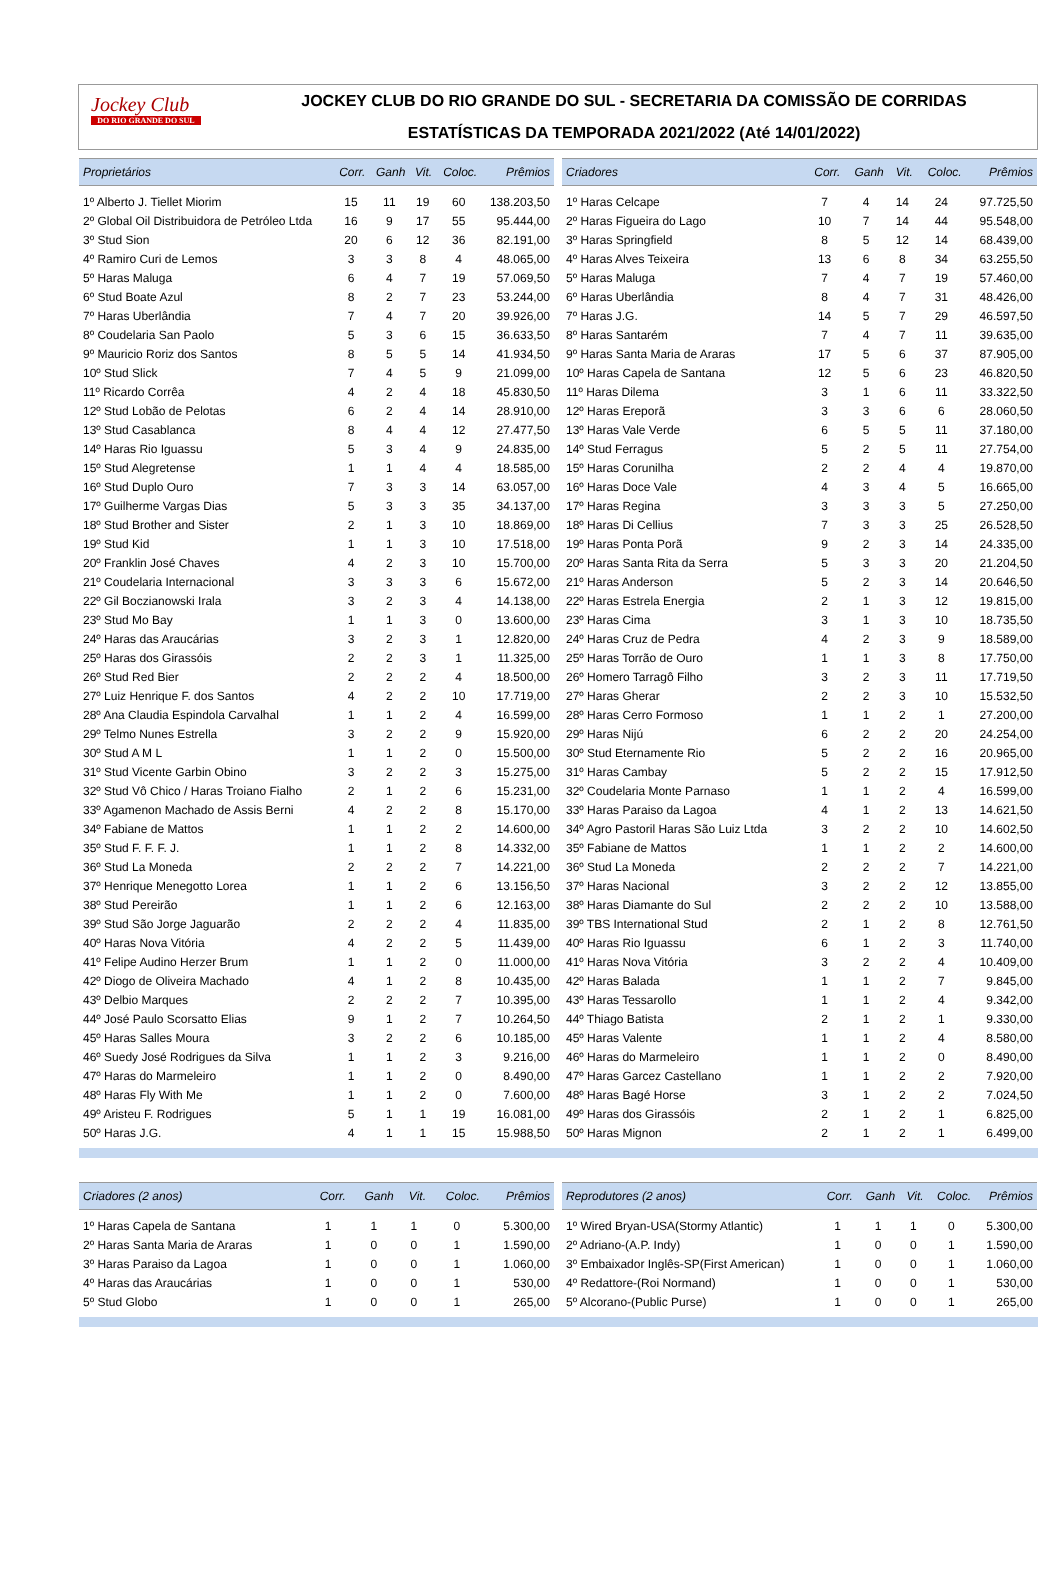Jockey Club
DO RIO GRANDE DO SUL
JOCKEY CLUB DO RIO GRANDE DO SUL - SECRETARIA DA COMISSÃO DE CORRIDAS
ESTATÍSTICAS DA TEMPORADA 2021/2022 (Até 14/01/2022)
| Proprietários | Corr. | Ganh | Vit. | Coloc. | Prêmios |
| --- | --- | --- | --- | --- | --- |
| 1º Alberto J. Tiellet Miorim | 15 | 11 | 19 | 60 | 138.203,50 |
| 2º Global Oil Distribuidora de Petróleo Ltda | 16 | 9 | 17 | 55 | 95.444,00 |
| 3º Stud Sion | 20 | 6 | 12 | 36 | 82.191,00 |
| 4º Ramiro Curi de Lemos | 3 | 3 | 8 | 4 | 48.065,00 |
| 5º Haras Maluga | 6 | 4 | 7 | 19 | 57.069,50 |
| 6º Stud Boate Azul | 8 | 2 | 7 | 23 | 53.244,00 |
| 7º Haras Uberlândia | 7 | 4 | 7 | 20 | 39.926,00 |
| 8º Coudelaria San Paolo | 5 | 3 | 6 | 15 | 36.633,50 |
| 9º Mauricio Roriz dos Santos | 8 | 5 | 5 | 14 | 41.934,50 |
| 10º Stud Slick | 7 | 4 | 5 | 9 | 21.099,00 |
| 11º Ricardo Corrêa | 4 | 2 | 4 | 18 | 45.830,50 |
| 12º Stud Lobão de Pelotas | 6 | 2 | 4 | 14 | 28.910,00 |
| 13º Stud Casablanca | 8 | 4 | 4 | 12 | 27.477,50 |
| 14º Haras Rio Iguassu | 5 | 3 | 4 | 9 | 24.835,00 |
| 15º Stud Alegretense | 1 | 1 | 4 | 4 | 18.585,00 |
| 16º Stud Duplo Ouro | 7 | 3 | 3 | 14 | 63.057,00 |
| 17º Guilherme Vargas Dias | 5 | 3 | 3 | 35 | 34.137,00 |
| 18º Stud Brother and Sister | 2 | 1 | 3 | 10 | 18.869,00 |
| 19º Stud Kid | 1 | 1 | 3 | 10 | 17.518,00 |
| 20º Franklin José Chaves | 4 | 2 | 3 | 10 | 15.700,00 |
| 21º Coudelaria Internacional | 3 | 3 | 3 | 6 | 15.672,00 |
| 22º Gil Boczianowski Irala | 3 | 2 | 3 | 4 | 14.138,00 |
| 23º Stud Mo Bay | 1 | 1 | 3 | 0 | 13.600,00 |
| 24º Haras das Araucárias | 3 | 2 | 3 | 1 | 12.820,00 |
| 25º Haras dos Girassóis | 2 | 2 | 3 | 1 | 11.325,00 |
| 26º Stud Red Bier | 2 | 2 | 2 | 4 | 18.500,00 |
| 27º Luiz Henrique F. dos Santos | 4 | 2 | 2 | 10 | 17.719,00 |
| 28º Ana Claudia Espindola Carvalhal | 1 | 1 | 2 | 4 | 16.599,00 |
| 29º Telmo Nunes Estrella | 3 | 2 | 2 | 9 | 15.920,00 |
| 30º Stud A M L | 1 | 1 | 2 | 0 | 15.500,00 |
| 31º Stud Vicente Garbin Obino | 3 | 2 | 2 | 3 | 15.275,00 |
| 32º Stud Vô Chico / Haras Troiano Fialho | 2 | 1 | 2 | 6 | 15.231,00 |
| 33º Agamenon Machado de Assis Berni | 4 | 2 | 2 | 8 | 15.170,00 |
| 34º Fabiane de Mattos | 1 | 1 | 2 | 2 | 14.600,00 |
| 35º Stud F. F. F. J. | 1 | 1 | 2 | 8 | 14.332,00 |
| 36º Stud La Moneda | 2 | 2 | 2 | 7 | 14.221,00 |
| 37º Henrique Menegotto Lorea | 1 | 1 | 2 | 6 | 13.156,50 |
| 38º Stud Pereirão | 1 | 1 | 2 | 6 | 12.163,00 |
| 39º Stud São Jorge Jaguarão | 2 | 2 | 2 | 4 | 11.835,00 |
| 40º Haras Nova Vitória | 4 | 2 | 2 | 5 | 11.439,00 |
| 41º Felipe Audino Herzer Brum | 1 | 1 | 2 | 0 | 11.000,00 |
| 42º Diogo de Oliveira Machado | 4 | 1 | 2 | 8 | 10.435,00 |
| 43º Delbio Marques | 2 | 2 | 2 | 7 | 10.395,00 |
| 44º José Paulo Scorsatto Elias | 9 | 1 | 2 | 7 | 10.264,50 |
| 45º Haras Salles Moura | 3 | 2 | 2 | 6 | 10.185,00 |
| 46º Suedy José Rodrigues da Silva | 1 | 1 | 2 | 3 | 9.216,00 |
| 47º Haras do Marmeleiro | 1 | 1 | 2 | 0 | 8.490,00 |
| 48º Haras Fly With Me | 1 | 1 | 2 | 0 | 7.600,00 |
| 49º Aristeu F. Rodrigues | 5 | 1 | 1 | 19 | 16.081,00 |
| 50º Haras J.G. | 4 | 1 | 1 | 15 | 15.988,50 |
| Criadores | Corr. | Ganh | Vit. | Coloc. | Prêmios |
| --- | --- | --- | --- | --- | --- |
| 1º Haras Celcape | 7 | 4 | 14 | 24 | 97.725,50 |
| 2º Haras Figueira do Lago | 10 | 7 | 14 | 44 | 95.548,00 |
| 3º Haras Springfield | 8 | 5 | 12 | 14 | 68.439,00 |
| 4º Haras Alves Teixeira | 13 | 6 | 8 | 34 | 63.255,50 |
| 5º Haras Maluga | 7 | 4 | 7 | 19 | 57.460,00 |
| 6º Haras Uberlândia | 8 | 4 | 7 | 31 | 48.426,00 |
| 7º Haras J.G. | 14 | 5 | 7 | 29 | 46.597,50 |
| 8º Haras Santarém | 7 | 4 | 7 | 11 | 39.635,00 |
| 9º Haras Santa Maria de Araras | 17 | 5 | 6 | 37 | 87.905,00 |
| 10º Haras Capela de Santana | 12 | 5 | 6 | 23 | 46.820,50 |
| 11º Haras Dilema | 3 | 1 | 6 | 11 | 33.322,50 |
| 12º Haras Ereporã | 3 | 3 | 6 | 6 | 28.060,50 |
| 13º Haras Vale Verde | 6 | 5 | 5 | 11 | 37.180,00 |
| 14º Stud Ferragus | 5 | 2 | 5 | 11 | 27.754,00 |
| 15º Haras Corunilha | 2 | 2 | 4 | 4 | 19.870,00 |
| 16º Haras Doce Vale | 4 | 3 | 4 | 5 | 16.665,00 |
| 17º Haras Regina | 3 | 3 | 3 | 5 | 27.250,00 |
| 18º Haras Di Cellius | 7 | 3 | 3 | 25 | 26.528,50 |
| 19º Haras Ponta Porã | 9 | 2 | 3 | 14 | 24.335,00 |
| 20º Haras Santa Rita da Serra | 5 | 3 | 3 | 20 | 21.204,50 |
| 21º Haras Anderson | 5 | 2 | 3 | 14 | 20.646,50 |
| 22º Haras Estrela Energia | 2 | 1 | 3 | 12 | 19.815,00 |
| 23º Haras Cima | 3 | 1 | 3 | 10 | 18.735,50 |
| 24º Haras Cruz de Pedra | 4 | 2 | 3 | 9 | 18.589,00 |
| 25º Haras Torrão de Ouro | 1 | 1 | 3 | 8 | 17.750,00 |
| 26º Homero Tarragô Filho | 3 | 2 | 3 | 11 | 17.719,50 |
| 27º Haras Gherar | 2 | 2 | 3 | 10 | 15.532,50 |
| 28º Haras Cerro Formoso | 1 | 1 | 2 | 1 | 27.200,00 |
| 29º Haras Nijú | 6 | 2 | 2 | 20 | 24.254,00 |
| 30º Stud Eternamente Rio | 5 | 2 | 2 | 16 | 20.965,00 |
| 31º Haras Cambay | 5 | 2 | 2 | 15 | 17.912,50 |
| 32º Coudelaria Monte Parnaso | 1 | 1 | 2 | 4 | 16.599,00 |
| 33º Haras Paraiso da Lagoa | 4 | 1 | 2 | 13 | 14.621,50 |
| 34º Agro Pastoril Haras São Luiz Ltda | 3 | 2 | 2 | 10 | 14.602,50 |
| 35º Fabiane de Mattos | 1 | 1 | 2 | 2 | 14.600,00 |
| 36º Stud La Moneda | 2 | 2 | 2 | 7 | 14.221,00 |
| 37º Haras Nacional | 3 | 2 | 2 | 12 | 13.855,00 |
| 38º Haras Diamante do Sul | 2 | 2 | 2 | 10 | 13.588,00 |
| 39º TBS International Stud | 2 | 1 | 2 | 8 | 12.761,50 |
| 40º Haras Rio Iguassu | 6 | 1 | 2 | 3 | 11.740,00 |
| 41º Haras Nova Vitória | 3 | 2 | 2 | 4 | 10.409,00 |
| 42º Haras Balada | 1 | 1 | 2 | 7 | 9.845,00 |
| 43º Haras Tessarollo | 1 | 1 | 2 | 4 | 9.342,00 |
| 44º Thiago Batista | 2 | 1 | 2 | 1 | 9.330,00 |
| 45º Haras Valente | 1 | 1 | 2 | 4 | 8.580,00 |
| 46º Haras do Marmeleiro | 1 | 1 | 2 | 0 | 8.490,00 |
| 47º Haras Garcez Castellano | 1 | 1 | 2 | 2 | 7.920,00 |
| 48º Haras Bagé Horse | 3 | 1 | 2 | 2 | 7.024,50 |
| 49º Haras dos Girassóis | 2 | 1 | 2 | 1 | 6.825,00 |
| 50º Haras Mignon | 2 | 1 | 2 | 1 | 6.499,00 |
| Criadores (2 anos) | Corr. | Ganh | Vit. | Coloc. | Prêmios |
| --- | --- | --- | --- | --- | --- |
| 1º Haras Capela de Santana | 1 | 1 | 1 | 0 | 5.300,00 |
| 2º Haras Santa Maria de Araras | 1 | 0 | 0 | 1 | 1.590,00 |
| 3º Haras Paraiso da Lagoa | 1 | 0 | 0 | 1 | 1.060,00 |
| 4º Haras das Araucárias | 1 | 0 | 0 | 1 | 530,00 |
| 5º Stud Globo | 1 | 0 | 0 | 1 | 265,00 |
| Reprodutores (2 anos) | Corr. | Ganh | Vit. | Coloc. | Prêmios |
| --- | --- | --- | --- | --- | --- |
| 1º Wired Bryan-USA(Stormy Atlantic) | 1 | 1 | 1 | 0 | 5.300,00 |
| 2º Adriano-(A.P. Indy) | 1 | 0 | 0 | 1 | 1.590,00 |
| 3º Embaixador Inglês-SP(First American) | 1 | 0 | 0 | 1 | 1.060,00 |
| 4º Redattore-(Roi Normand) | 1 | 0 | 0 | 1 | 530,00 |
| 5º Alcorano-(Public Purse) | 1 | 0 | 0 | 1 | 265,00 |